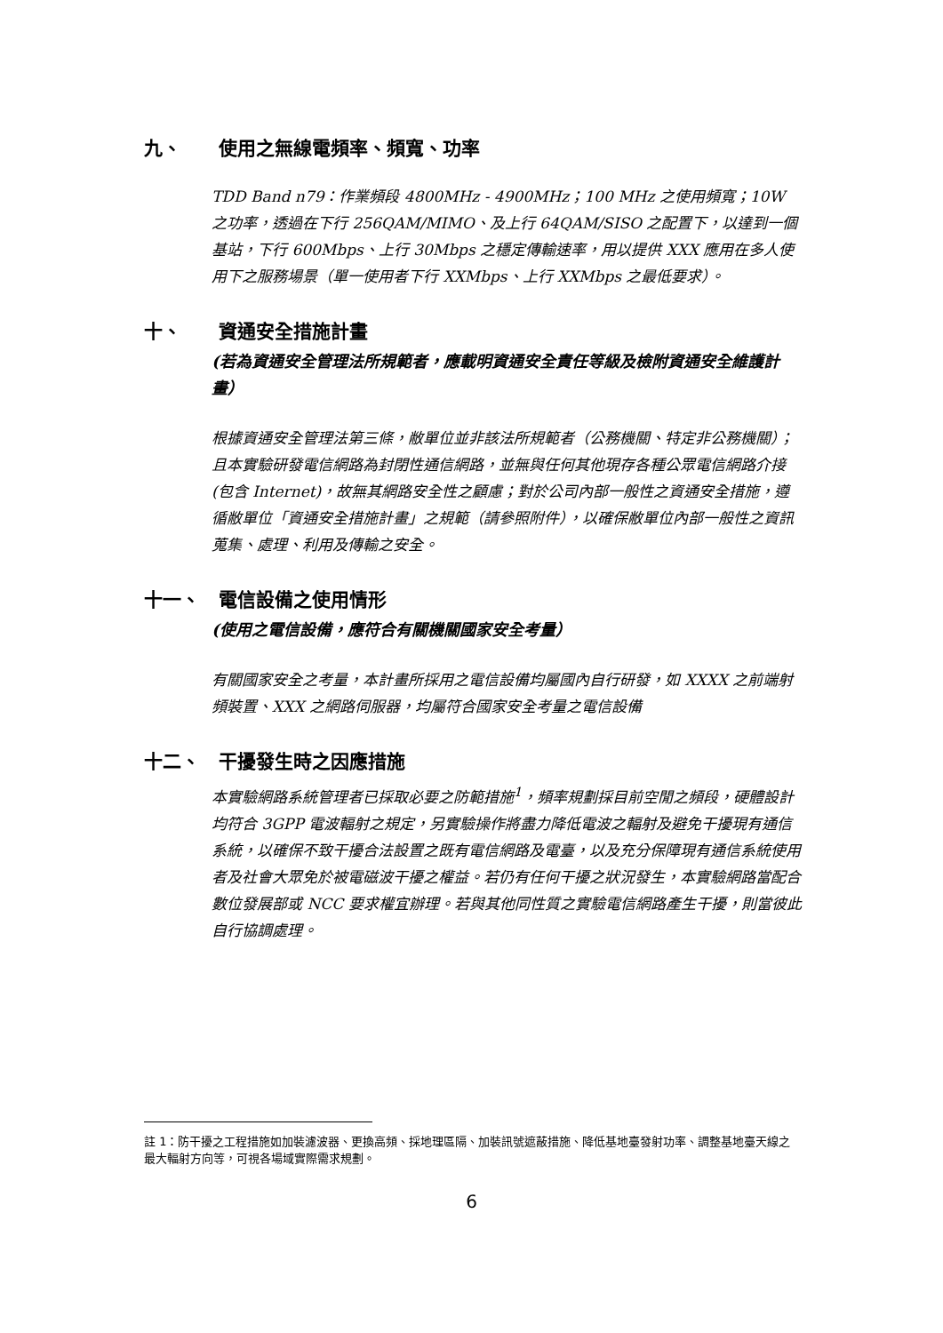九、 使用之無線電頻率、頻寬、功率
TDD Band n79：作業頻段 4800MHz - 4900MHz；100 MHz 之使用頻寬；10W 之功率，透過在下行 256QAM/MIMO、及上行 64QAM/SISO 之配置下，以達到一個基站，下行 600Mbps、上行 30Mbps 之穩定傳輸速率，用以提供 XXX 應用在多人使用下之服務場景（單一使用者下行 XXMbps、上行 XXMbps 之最低要求）。
十、 資通安全措施計畫
(若為資通安全管理法所規範者，應載明資通安全責任等級及檢附資通安全維護計畫）
根據資通安全管理法第三條，敝單位並非該法所規範者（公務機關、特定非公務機關）；且本實驗研發電信網路為封閉性通信網路，並無與任何其他現存各種公眾電信網路介接 (包含 Internet)，故無其網路安全性之顧慮；對於公司內部一般性之資通安全措施，遵循敝單位「資通安全措施計畫」之規範（請參照附件），以確保敝單位內部一般性之資訊蒐集、處理、利用及傳輸之安全。
十一、 電信設備之使用情形
(使用之電信設備，應符合有關機關國家安全考量）
有關國家安全之考量，本計畫所採用之電信設備均屬國內自行研發，如 XXXX 之前端射頻裝置、XXX 之網路伺服器，均屬符合國家安全考量之電信設備
十二、 干擾發生時之因應措施
本實驗網路系統管理者已採取必要之防範措施<sup>1</sup>，頻率規劃採目前空閒之頻段，硬體設計均符合 3GPP 電波輻射之規定，另實驗操作將盡力降低電波之輻射及避免干擾現有通信系統，以確保不致干擾合法設置之既有電信網路及電臺，以及充分保障現有通信系統使用者及社會大眾免於被電磁波干擾之權益。若仍有任何干擾之狀況發生，本實驗網路當配合數位發展部或 NCC 要求權宜辦理。若與其他同性質之實驗電信網路產生干擾，則當彼此自行協調處理。
註 1：防干擾之工程措施如加裝濾波器、更換高頻、採地理區隔、加裝訊號遮蔽措施、降低基地臺發射功率、調整基地臺天線之最大輻射方向等，可視各場域實際需求規劃。
6